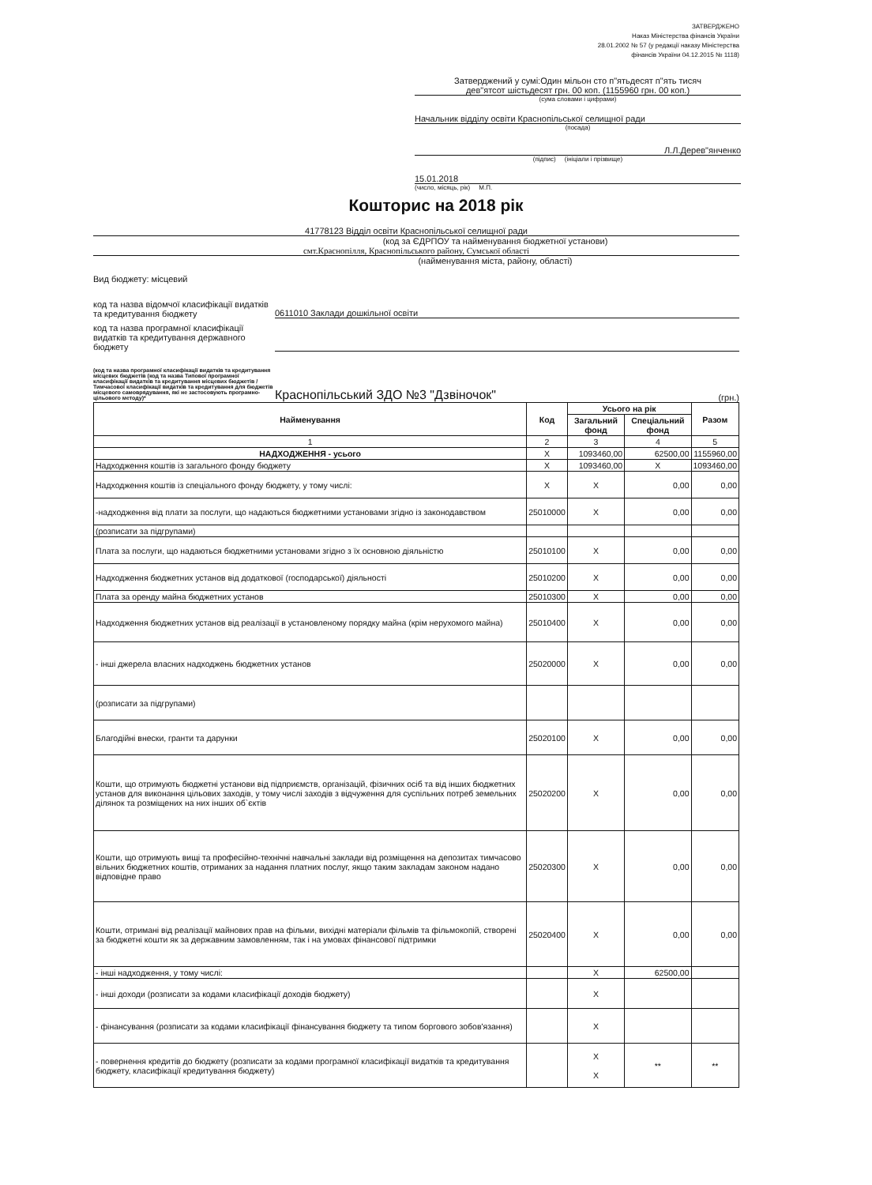ЗАТВЕРДЖЕНО
Наказ Міністерства фінансів України
28.01.2002 № 57 (у редакції наказу Міністерства
фінансів України 04.12.2015 № 1118)
Затверджений у сумі:Один мільон сто п"ятьдесят п"ять тисяч
дев"ятсот шістьдесят грн. 00 коп. (1155960 грн. 00 коп.)
(сума словами і цифрами)
Начальник відділу освіти Краснопільської селищної ради
(посада)
Л.Л.Дерев"янченко
(підпис) (ініціали і прізвище)
15.01.2018
(число, місяць, рік) М.П.
Кошторис на 2018 рік
41778123 Відділ освіти Краснопільської селищної ради
(код за ЄДРПОУ та найменування бюджетної установи)
смт.Краснопілля, Краснопільського району, Сумської області
(найменування міста, району, області)
Вид бюджету: місцевий
код та назва відомчої класифікації видатків та кредитування бюджету
0611010 Заклади дошкільної освіти
код та назва програмної класифікації видатків та кредитування державного бюджету
(код та назва програмної класифікації видатків та кредитування місцевих бюджетів (код та назва Типової програмної класифікації видатків та кредитування місцевих бюджетів / Тимчасової класифікації видатків та кредитування для бюджетів місцевого самоврядування, які не застосовують програмно-цільового методу)*
Краснопільський ЗДО №3 "Дзвіночок"
(грн.)
| Найменування | Код | Усього на рік | | Разом |
| --- | --- | --- | --- | --- |
| | | Загальний фонд | Спеціальний фонд | |
| 1 | 2 | 3 | 4 | 5 |
| НАДХОДЖЕННЯ - усього | X | 1093460,00 | 62500,00 | 1155960,00 |
| Надходження коштів із загального фонду бюджету | X | 1093460,00 | X | 1093460,00 |
| Надходження коштів із спеціального фонду бюджету, у тому числі: | X | X | 0,00 | 0,00 |
| -надходження від плати за послуги, що надаються бюджетними установами згідно із законодавством | 25010000 | X | 0,00 | 0,00 |
| (розписати за підгрупами) | | | | |
| Плата за послуги, що надаються бюджетними установами згідно з їх основною діяльністю | 25010100 | X | 0,00 | 0,00 |
| Надходження бюджетних установ від додаткової (господарської) діяльності | 25010200 | X | 0,00 | 0,00 |
| Плата за оренду майна бюджетних установ | 25010300 | X | 0,00 | 0,00 |
| Надходження бюджетних установ від реалізації в установленому порядку майна (крім нерухомого майна) | 25010400 | X | 0,00 | 0,00 |
| - інші джерела власних надходжень бюджетних установ | 25020000 | X | 0,00 | 0,00 |
| (розписати за підгрупами) | | | | |
| Благодійні внески, гранти та дарунки | 25020100 | X | 0,00 | 0,00 |
| Кошти, що отримують бюджетні установи від підприємств, організацій, фізичних осіб та від інших бюджетних установ для виконання цільових заходів, у тому числі заходів з відчуження для суспільних потреб земельних ділянок та розміщених на них інших об`єктів | 25020200 | X | 0,00 | 0,00 |
| Кошти, що отримують вищі та професійно-технічні навчальні заклади від розміщення на депозитах тимчасово вільних бюджетних коштів, отриманих за надання платних послуг, якщо таким закладам законом надано відповідне право | 25020300 | X | 0,00 | 0,00 |
| Кошти, отримані від реалізації майнових прав на фільми, вихідні матеріали фільмів та фільмокопій, створені за бюджетні кошти як за державним замовленням, так і на умовах фінансової підтримки | 25020400 | X | 0,00 | 0,00 |
| - інші надходження, у тому числі: | | X | 62500,00 | |
| - інші доходи (розписати за кодами класифікації доходів бюджету) | | X | | |
| - фінансування (розписати за кодами класифікації фінансування бюджету та типом боргового зобов'язання) | | X | | |
| - повернення кредитів до бюджету (розписати за кодами програмної класифікації видатків та кредитування бюджету, класифікації кредитування бюджету) | | X X | ** | ** |